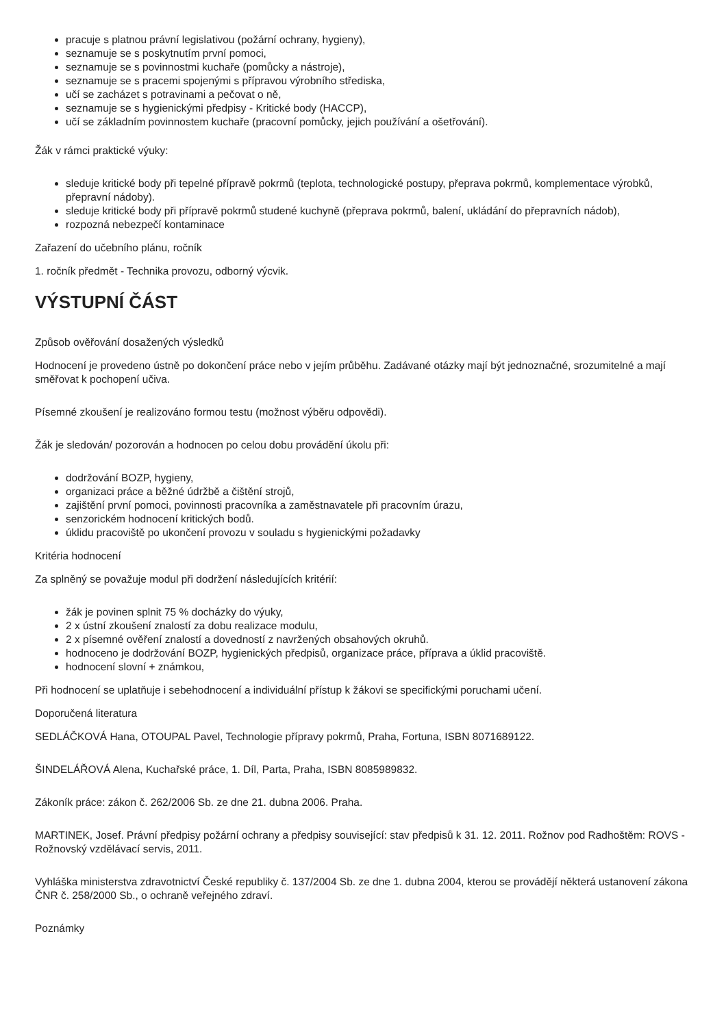pracuje s platnou právní legislativou (požární ochrany, hygieny),
seznamuje se s poskytnutím první pomoci,
seznamuje se s povinnostmi kuchaře (pomůcky a nástroje),
seznamuje se s pracemi spojenými s přípravou výrobního střediska,
učí se zacházet s potravinami a pečovat o ně,
seznamuje se s hygienickými předpisy - Kritické body (HACCP),
učí se základním povinnostem kuchaře (pracovní pomůcky, jejich používání a ošetřování).
Žák v rámci praktické výuky:
sleduje kritické body při tepelné přípravě pokrmů (teplota, technologické postupy, přeprava pokrmů, komplementace výrobků, přepravní nádoby).
sleduje kritické body při přípravě pokrmů studené kuchyně (přeprava pokrmů, balení, ukládání do přepravních nádob),
rozpozná nebezpečí kontaminace
Zařazení do učebního plánu, ročník
1. ročník předmět - Technika provozu, odborný výcvik.
VÝSTUPNÍ ČÁST
Způsob ověřování dosažených výsledků
Hodnocení je provedeno ústně po dokončení práce nebo v jejím průběhu. Zadávané otázky mají být jednoznačné, srozumitelné a mají směřovat k pochopení učiva.
Písemné zkoušení je realizováno formou testu (možnost výběru odpovědi).
Žák je sledován/ pozorován a hodnocen po celou dobu provádění úkolu při:
dodržování BOZP, hygieny,
organizaci práce a běžné údržbě a čištění strojů,
zajištění první pomoci, povinnosti pracovníka a zaměstnavatele při pracovním úrazu,
senzorickém hodnocení kritických bodů.
úklidu pracoviště po ukončení provozu v souladu s hygienickými požadavky
Kritéria hodnocení
Za splněný se považuje modul při dodržení následujících kritérií:
žák je povinen splnit 75 % docházky do výuky,
2 x ústní zkoušení znalostí za dobu realizace modulu,
2 x písemné ověření znalostí a dovedností z navržených obsahových okruhů.
hodnoceno je dodržování BOZP, hygienických předpisů, organizace práce, příprava a úklid pracoviště.
hodnocení slovní + známkou,
Při hodnocení se uplatňuje i sebehodnocení a individuální přístup k žákovi se specifickými poruchami učení.
Doporučená literatura
SEDLÁČKOVÁ Hana, OTOUPAL Pavel, Technologie přípravy pokrmů, Praha, Fortuna, ISBN 8071689122.
ŠINDELÁŘOVÁ Alena, Kuchařské práce, 1. Díl, Parta, Praha, ISBN 8085989832.
Zákoník práce: zákon č. 262/2006 Sb. ze dne 21. dubna 2006. Praha.
MARTINEK, Josef. Právní předpisy požární ochrany a předpisy související: stav předpisů k 31. 12. 2011. Rožnov pod Radhoštěm: ROVS - Rožnovský vzdělávací servis, 2011.
Vyhláška ministerstva zdravotnictví České republiky č. 137/2004 Sb. ze dne 1. dubna 2004, kterou se provádějí některá ustanovení zákona ČNR č. 258/2000 Sb., o ochraně veřejného zdraví.
Poznámky